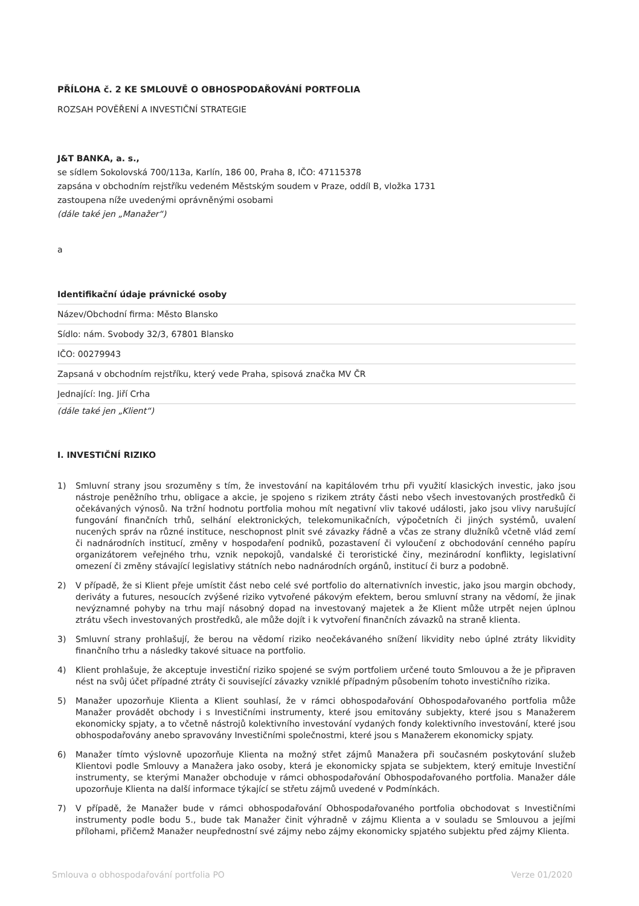PŘÍLOHA č. 2 KE SMLOUVĚ O OBHOSPODAŘOVÁNÍ PORTFOLIA
ROZSAH POVĚŘENÍ A INVESTIČNÍ STRATEGIE
J&T BANKA, a. s.,
se sídlem Sokolovská 700/113a, Karlín, 186 00, Praha 8, IČO: 47115378
zapsána v obchodním rejstříku vedeném Městským soudem v Praze, oddíl B, vložka 1731
zastoupena níže uvedenými oprávněnými osobami
(dále také jen „Manažer“)
a
Identifikační údaje právnické osoby
Název/Obchodní firma: Město Blansko
Sídlo: nám. Svobody 32/3, 67801 Blansko
IČO: 00279943
Zapsaná v obchodním rejstříku, který vede Praha, spisová značka MV ČR
Jednající: Ing. Jiří Crha
(dále také jen „Klient“)
I. INVESTIČNÍ RIZIKO
1) Smluvní strany jsou srozuměny s tím, že investování na kapitálovém trhu při využití klasických investic, jako jsou nástroje peněžního trhu, obligace a akcie, je spojeno s rizikem ztráty části nebo všech investovaných prostředků či očekávaných výnosů. Na tržní hodnotu portfolia mohou mít negativní vliv takové události, jako jsou vlivy narušující fungování finančních trhů, selhání elektronických, telekomunikačních, výpočetních či jiných systémů, uvalení nucených správ na různé instituce, neschopnost plnit své závazky řádně a včas ze strany dlužníků včetně vlád zemí či nadnárodních institucí, změny v hospodaření podniků, pozastavení či vyloučení z obchodování cenného papíru organizátorem veřejného trhu, vznik nepokojů, vandalské či teroristické činy, mezinárodní konflikty, legislativní omezení či změny stávající legislativy státních nebo nadnárodních orgánů, institucí či burz a podobně.
2) V případě, že si Klient přeje umístit část nebo celé své portfolio do alternativních investic, jako jsou margin obchody, deriváty a futures, nesoucích zvýšené riziko vytvořené pákovým efektem, berou smluvní strany na vědomí, že jinak nevýznamné pohyby na trhu mají násobný dopad na investovaný majetek a že Klient může utrpět nejen úplnou ztrátu všech investovaných prostředků, ale může dojít i k vytvoření finančních závazků na straně klienta.
3) Smluvní strany prohlašují, že berou na vědomí riziko neočekávaného snížení likvidity nebo úplné ztráty likvidity finančního trhu a následky takové situace na portfolio.
4) Klient prohlašuje, že akceptuje investiční riziko spojené se svým portfoliem určené touto Smlouvou a že je připraven nést na svůj účet případné ztráty či související závazky vzniklé případným působením tohoto investičního rizika.
5) Manažer upozorňuje Klienta a Klient souhlasí, že v rámci obhospodařování Obhospodařovaného portfolia může Manažer provádět obchody i s Investičními instrumenty, které jsou emitovány subjekty, které jsou s Manažerem ekonomicky spjaty, a to včetně nástrojů kolektivního investování vydaných fondy kolektivního investování, které jsou obhospodařovány anebo spravovány Investičními společnostmi, které jsou s Manažerem ekonomicky spjaty.
6) Manažer tímto výslovně upozorňuje Klienta na možný střet zájmů Manažera při současném poskytování služeb Klientovi podle Smlouvy a Manažera jako osoby, která je ekonomicky spjata se subjektem, který emituje Investiční instrumenty, se kterými Manažer obchoduje v rámci obhospodařování Obhospodařovaného portfolia. Manažer dále upozorňuje Klienta na další informace týkající se střetu zájmů uvedené v Podmínkách.
7) V případě, že Manažer bude v rámci obhospodařování Obhospodařovaného portfolia obchodovat s Investičními instrumenty podle bodu 5., bude tak Manažer činit výhradně v zájmu Klienta a v souladu se Smlouvou a jejími přílohami, přičemž Manažer neupřednostní své zájmy nebo zájmy ekonomicky spjatého subjektu před zájmy Klienta.
Smlouva o obhospodařování portfolia PO Verze 01/2020